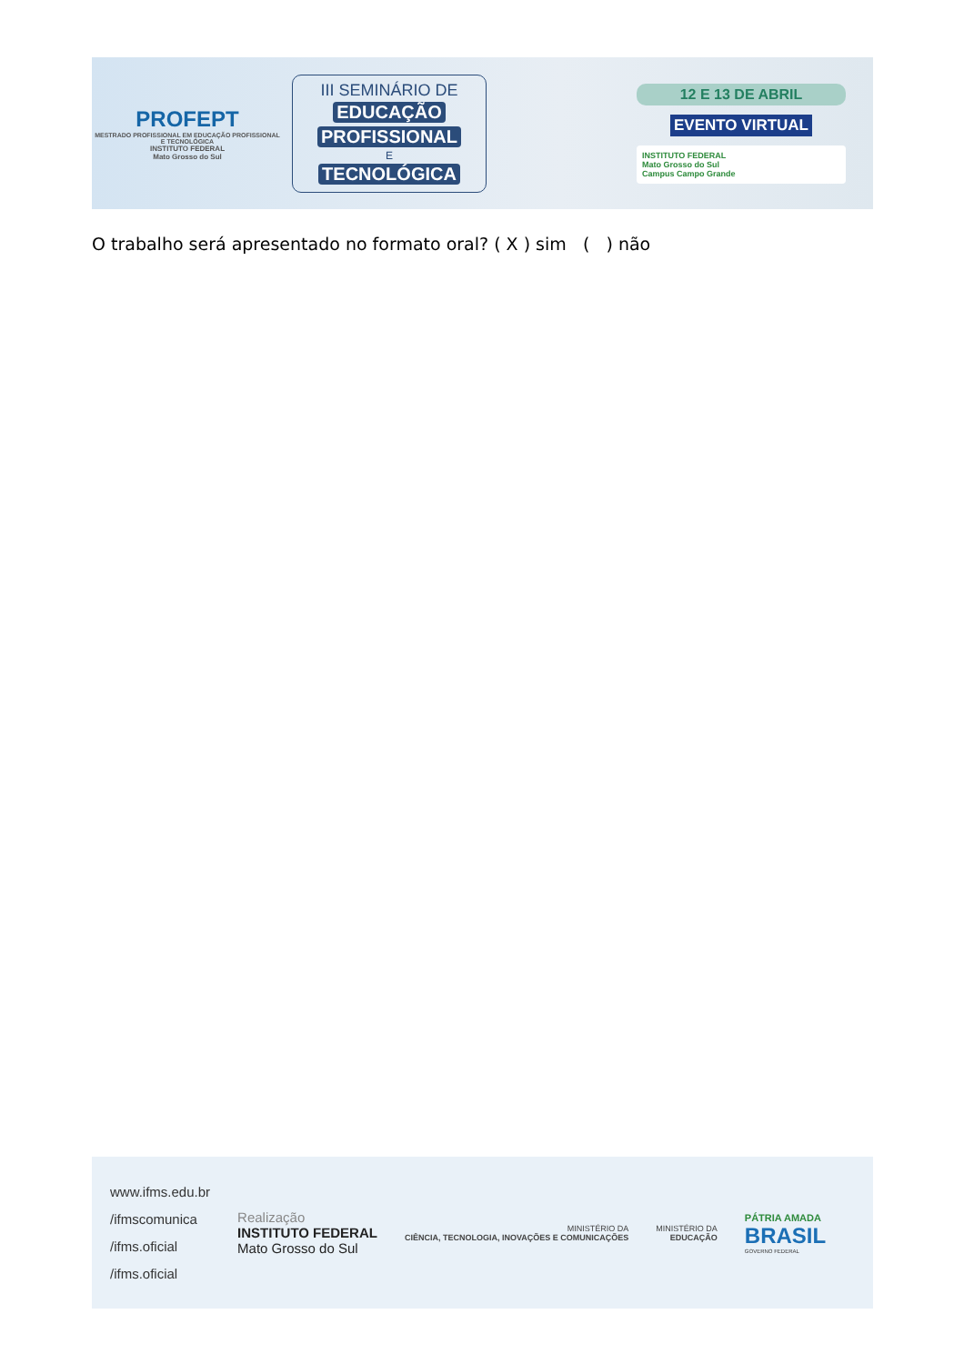PROFEPT
MESTRADO PROFISSIONAL EM EDUCAÇÃO PROFISSIONAL E TECNOLÓGICA
INSTITUTO FEDERAL
Mato Grosso do Sul
III SEMINÁRIO DE
EDUCAÇÃO PROFISSIONAL
E
TECNOLÓGICA
12 E 13 DE ABRIL
EVENTO VIRTUAL
INSTITUTO FEDERAL
Mato Grosso do Sul
Campus Campo Grande
O trabalho será apresentado no formato oral? ( X ) sim ( ) não
www.ifms.edu.br
/ifmscomunica
/ifms.oficial
/ifms.oficial
Realização
INSTITUTO FEDERAL
Mato Grosso do Sul
MINISTÉRIO DA
CIÊNCIA, TECNOLOGIA, INOVAÇÕES E COMUNICAÇÕES
MINISTÉRIO DA
EDUCAÇÃO
PÁTRIA AMADA
BRASIL
GOVERNO FEDERAL